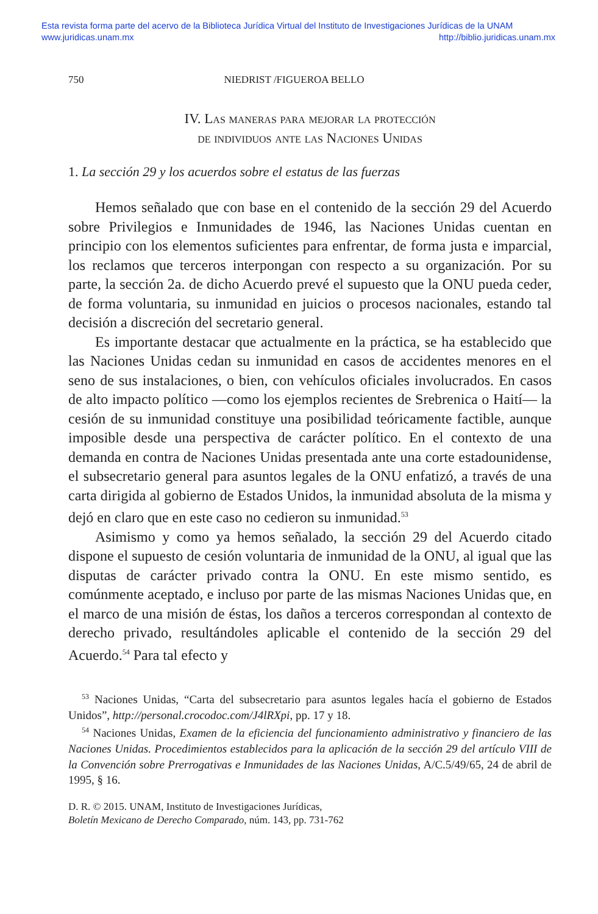Esta revista forma parte del acervo de la Biblioteca Jurídica Virtual del Instituto de Investigaciones Jurídicas de la UNAM
www.juridicas.unam.mx http://biblio.juridicas.unam.mx
750 NIEDRIST /FIGUEROA BELLO
IV. Las maneras para mejorar la protección
de individuos ante las Naciones Unidas
1. La sección 29 y los acuerdos sobre el estatus de las fuerzas
Hemos señalado que con base en el contenido de la sección 29 del Acuerdo sobre Privilegios e Inmunidades de 1946, las Naciones Unidas cuentan en principio con los elementos suficientes para enfrentar, de forma justa e imparcial, los reclamos que terceros interpongan con respecto a su organización. Por su parte, la sección 2a. de dicho Acuerdo prevé el supuesto que la ONU pueda ceder, de forma voluntaria, su inmunidad en juicios o procesos nacionales, estando tal decisión a discreción del secretario general.
Es importante destacar que actualmente en la práctica, se ha establecido que las Naciones Unidas cedan su inmunidad en casos de accidentes menores en el seno de sus instalaciones, o bien, con vehículos oficiales involucrados. En casos de alto impacto político —como los ejemplos recientes de Srebrenica o Haití— la cesión de su inmunidad constituye una posibilidad teóricamente factible, aunque imposible desde una perspectiva de carácter político. En el contexto de una demanda en contra de Naciones Unidas presentada ante una corte estadounidense, el subsecretario general para asuntos legales de la ONU enfatizó, a través de una carta dirigida al gobierno de Estados Unidos, la inmunidad absoluta de la misma y dejó en claro que en este caso no cedieron su inmunidad.<sup>53</sup>
Asimismo y como ya hemos señalado, la sección 29 del Acuerdo citado dispone el supuesto de cesión voluntaria de inmunidad de la ONU, al igual que las disputas de carácter privado contra la ONU. En este mismo sentido, es comúnmente aceptado, e incluso por parte de las mismas Naciones Unidas que, en el marco de una misión de éstas, los daños a terceros correspondan al contexto de derecho privado, resultándoles aplicable el contenido de la sección 29 del Acuerdo.<sup>54</sup> Para tal efecto y
<sup>53</sup> Naciones Unidas, “Carta del subsecretario para asuntos legales hacía el gobierno de Estados Unidos”, http://personal.crocodoc.com/J4lRXpi, pp. 17 y 18.
<sup>54</sup> Naciones Unidas, Examen de la eficiencia del funcionamiento administrativo y financiero de las Naciones Unidas. Procedimientos establecidos para la aplicación de la sección 29 del artículo VIII de la Convención sobre Prerrogativas e Inmunidades de las Naciones Unidas, A/C.5/49/65, 24 de abril de 1995, § 16.
D. R. © 2015. UNAM, Instituto de Investigaciones Jurídicas,
Boletín Mexicano de Derecho Comparado, núm. 143, pp. 731-762